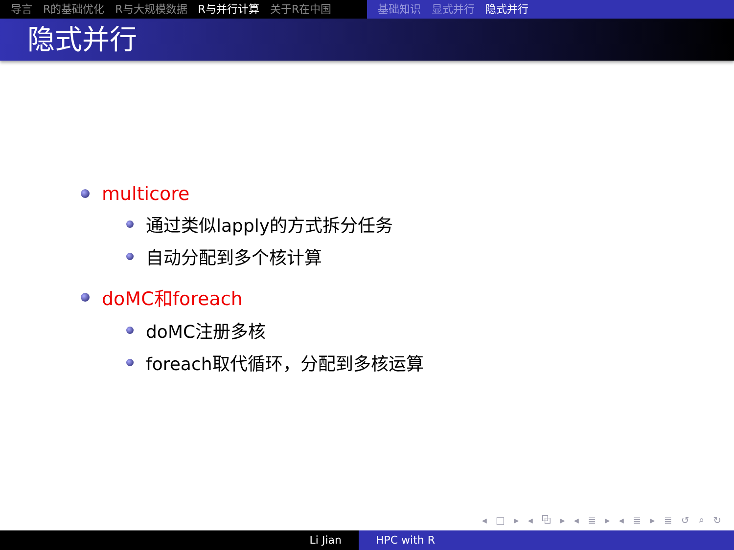导言 R的基础优化 R与大规模数据 R与并行计算 关于R在中国 基础知识 显式并行 隐式并行
隐式并行
multicore
通过类似lapply的方式拆分任务
自动分配到多个核计算
doMC和foreach
doMC注册多核
foreach取代循环，分配到多核运算
◂ □ ▸ ◂ ⧉ ▸ ◂ ≣ ▸ ◂ ≣ ▸ ≣ ↺ ⌕ ↻
Li Jian HPC with R